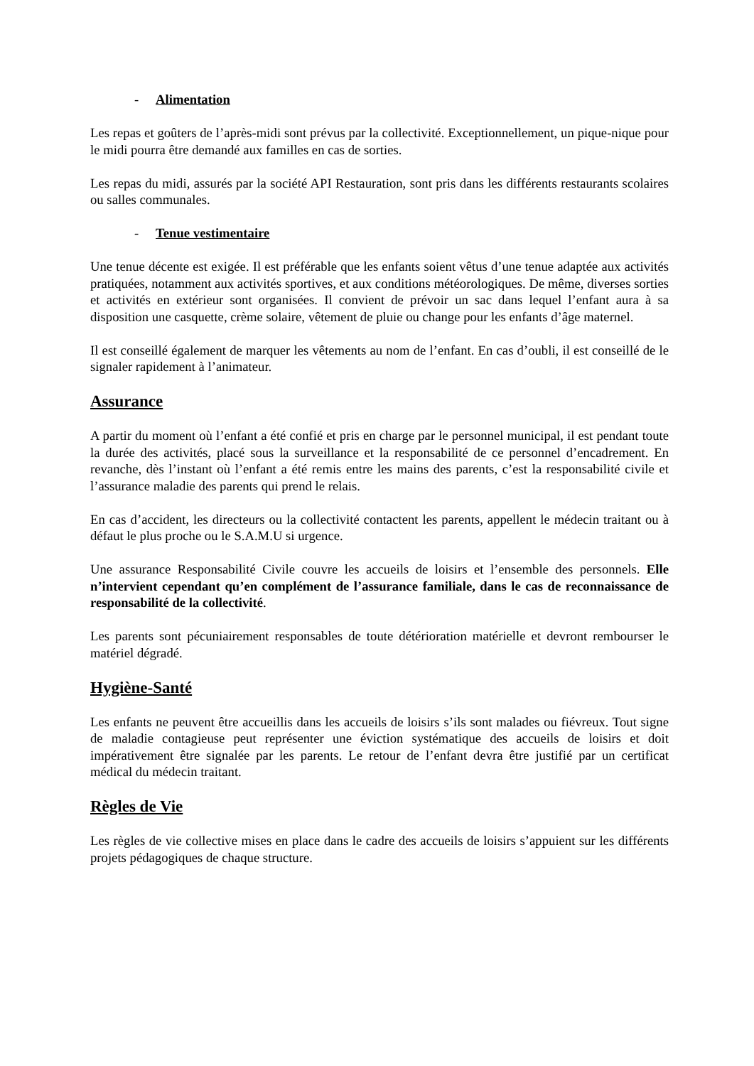- Alimentation
Les repas et goûters de l’après-midi sont prévus par la collectivité. Exceptionnellement, un pique-nique pour le midi pourra être demandé aux familles en cas de sorties.
Les repas du midi, assurés par la société API Restauration, sont pris dans les différents restaurants scolaires ou salles communales.
- Tenue vestimentaire
Une tenue décente est exigée. Il est préférable que les enfants soient vêtus d’une tenue adaptée aux activités pratiquées, notamment aux activités sportives, et aux conditions météorologiques. De même, diverses sorties et activités en extérieur sont organisées. Il convient de prévoir un sac dans lequel l’enfant aura à sa disposition une casquette, crème solaire, vêtement de pluie ou change pour les enfants d’âge maternel.
Il est conseillé également de marquer les vêtements au nom de l’enfant. En cas d’oubli, il est conseillé de le signaler rapidement à l’animateur.
Assurance
A partir du moment où l’enfant a été confié et pris en charge par le personnel municipal, il est pendant toute la durée des activités, placé sous la surveillance et la responsabilité de ce personnel d’encadrement. En revanche, dès l’instant où l’enfant a été remis entre les mains des parents, c’est la responsabilité civile et l’assurance maladie des parents qui prend le relais.
En cas d’accident, les directeurs ou la collectivité contactent les parents, appellent le médecin traitant ou à défaut le plus proche ou le S.A.M.U si urgence.
Une assurance Responsabilité Civile couvre les accueils de loisirs et l’ensemble des personnels. Elle n’intervient cependant qu’en complément de l’assurance familiale, dans le cas de reconnaissance de responsabilité de la collectivité.
Les parents sont pécuniairement responsables de toute détérioration matérielle et devront rembourser le matériel dégradé.
Hygiène-Santé
Les enfants ne peuvent être accueillis dans les accueils de loisirs s’ils sont malades ou fiévreux. Tout signe de maladie contagieuse peut représenter une éviction systématique des accueils de loisirs et doit impérativement être signalée par les parents. Le retour de l’enfant devra être justifié par un certificat médical du médecin traitant.
Règles de Vie
Les règles de vie collective mises en place dans le cadre des accueils de loisirs s’appuient sur les différents projets pédagogiques de chaque structure.